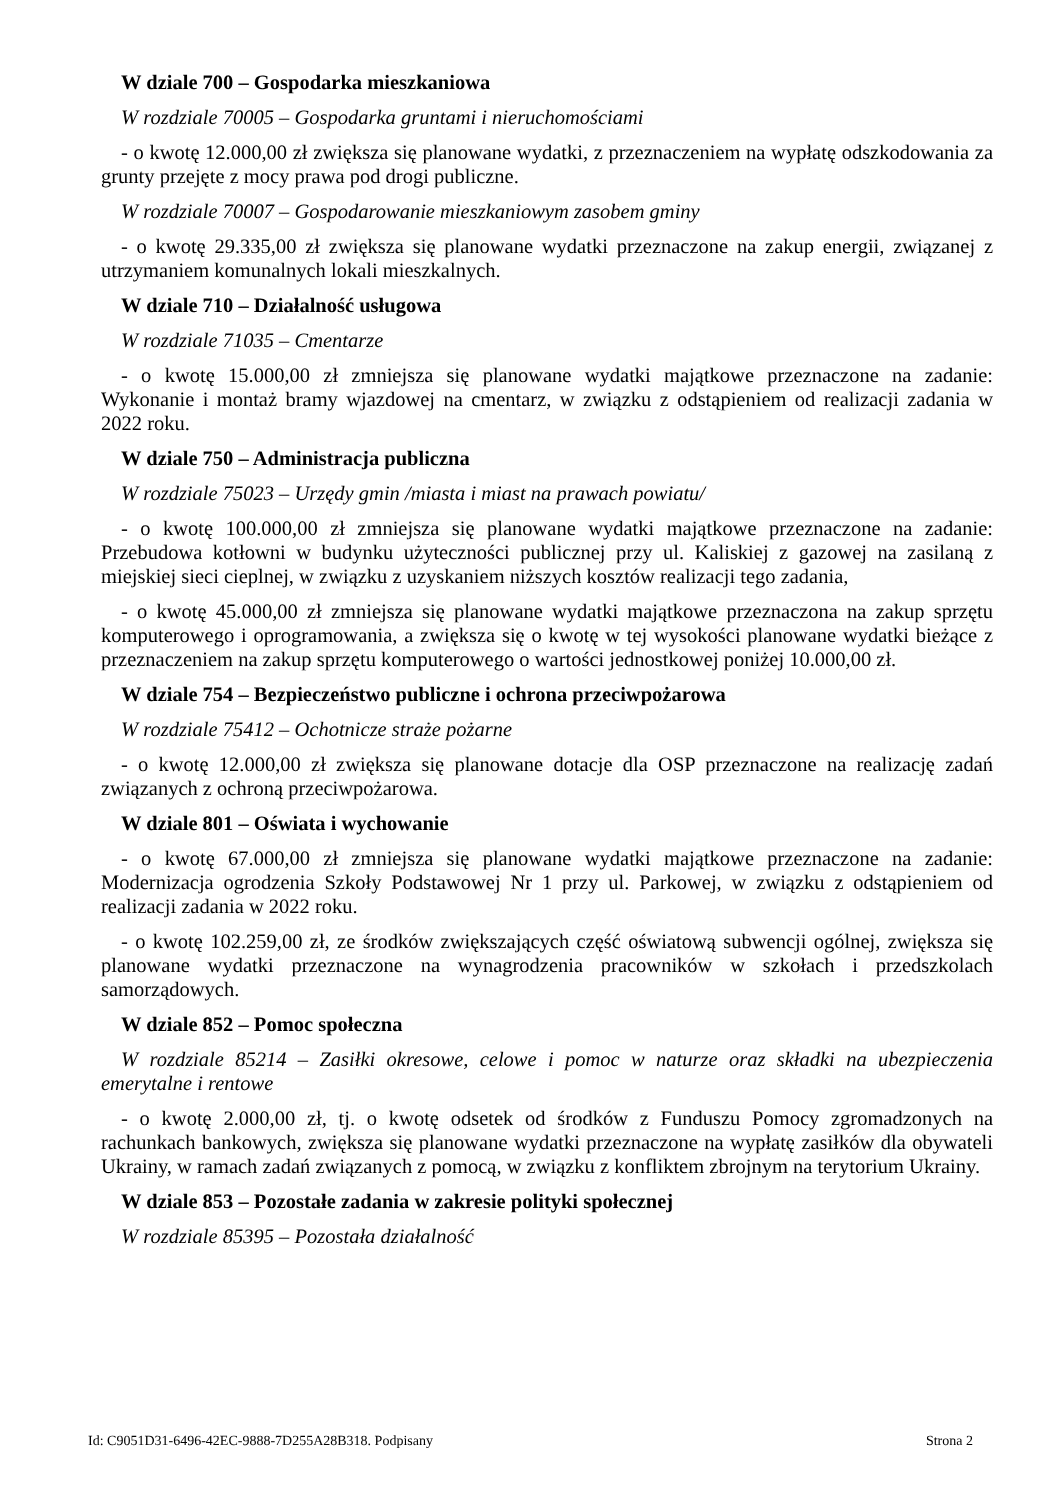W dziale 700 – Gospodarka mieszkaniowa
W rozdziale 70005 – Gospodarka gruntami i nieruchomościami
- o kwotę 12.000,00 zł zwiększa się planowane wydatki, z przeznaczeniem na wypłatę odszkodowania za grunty przejęte z mocy prawa pod drogi publiczne.
W rozdziale 70007 – Gospodarowanie mieszkaniowym zasobem gminy
- o kwotę 29.335,00 zł zwiększa się planowane wydatki przeznaczone na zakup energii, związanej z utrzymaniem komunalnych lokali mieszkalnych.
W dziale 710 – Działalność usługowa
W rozdziale 71035 – Cmentarze
- o kwotę 15.000,00 zł zmniejsza się planowane wydatki majątkowe przeznaczone na zadanie: Wykonanie i montaż bramy wjazdowej na cmentarz, w związku z odstąpieniem od realizacji zadania w 2022 roku.
W dziale 750 – Administracja publiczna
W rozdziale 75023 – Urzędy gmin /miasta i miast na prawach powiatu/
- o kwotę 100.000,00 zł zmniejsza się planowane wydatki majątkowe przeznaczone na zadanie: Przebudowa kotłowni w budynku użyteczności publicznej przy ul. Kaliskiej z gazowej na zasilaną z miejskiej sieci cieplnej, w związku z uzyskaniem niższych kosztów realizacji tego zadania,
- o kwotę 45.000,00 zł zmniejsza się planowane wydatki majątkowe przeznaczona na zakup sprzętu komputerowego i oprogramowania, a zwiększa się o kwotę w tej wysokości planowane wydatki bieżące z przeznaczeniem na zakup sprzętu komputerowego o wartości jednostkowej poniżej 10.000,00 zł.
W dziale 754 – Bezpieczeństwo publiczne i ochrona przeciwpożarowa
W rozdziale 75412 – Ochotnicze straże pożarne
- o kwotę 12.000,00 zł zwiększa się planowane dotacje dla OSP przeznaczone na realizację zadań związanych z ochroną przeciwpożarowa.
W dziale 801 – Oświata i wychowanie
- o kwotę 67.000,00 zł zmniejsza się planowane wydatki majątkowe przeznaczone na zadanie: Modernizacja ogrodzenia Szkoły Podstawowej Nr 1 przy ul. Parkowej, w związku z odstąpieniem od realizacji zadania w 2022 roku.
- o kwotę 102.259,00 zł, ze środków zwiększających część oświatową subwencji ogólnej, zwiększa się planowane wydatki przeznaczone na wynagrodzenia pracowników w szkołach i przedszkolach samorządowych.
W dziale 852 – Pomoc społeczna
W rozdziale 85214 – Zasiłki okresowe, celowe i pomoc w naturze oraz składki na ubezpieczenia emerytalne i rentowe
- o kwotę 2.000,00 zł, tj. o kwotę odsetek od środków z Funduszu Pomocy zgromadzonych na rachunkach bankowych, zwiększa się planowane wydatki przeznaczone na wypłatę zasiłków dla obywateli Ukrainy, w ramach zadań związanych z pomocą, w związku z konfliktem zbrojnym na terytorium Ukrainy.
W dziale 853 – Pozostałe zadania w zakresie polityki społecznej
W rozdziale 85395 – Pozostała działalność
Id: C9051D31-6496-42EC-9888-7D255A28B318. Podpisany Strona 2